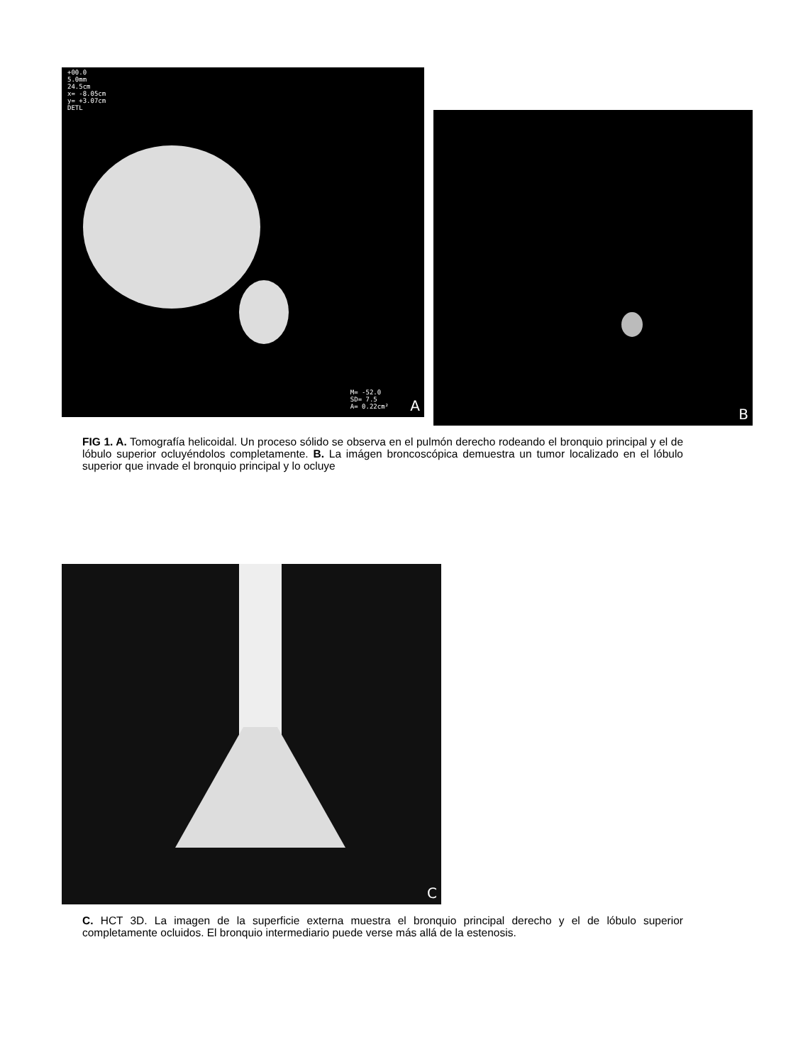+00.0
5.0mm
24.5cm
x= -8.05cm
y= +3.07cm
DETL
M= -52.0
SD= 7.5
A= 0.22cm²
A
B
FIG 1. A. Tomografía helicoidal. Un proceso sólido se observa en el pulmón derecho rodeando el bronquio principal y el de lóbulo superior ocluyéndolos completamente. B. La imágen broncoscópica demuestra un tumor localizado en el lóbulo superior que invade el bronquio principal y lo ocluye
C
C. HCT 3D. La imagen de la superficie externa muestra el bronquio principal derecho y el de lóbulo superior completamente ocluidos. El bronquio intermediario puede verse más allá de la estenosis.